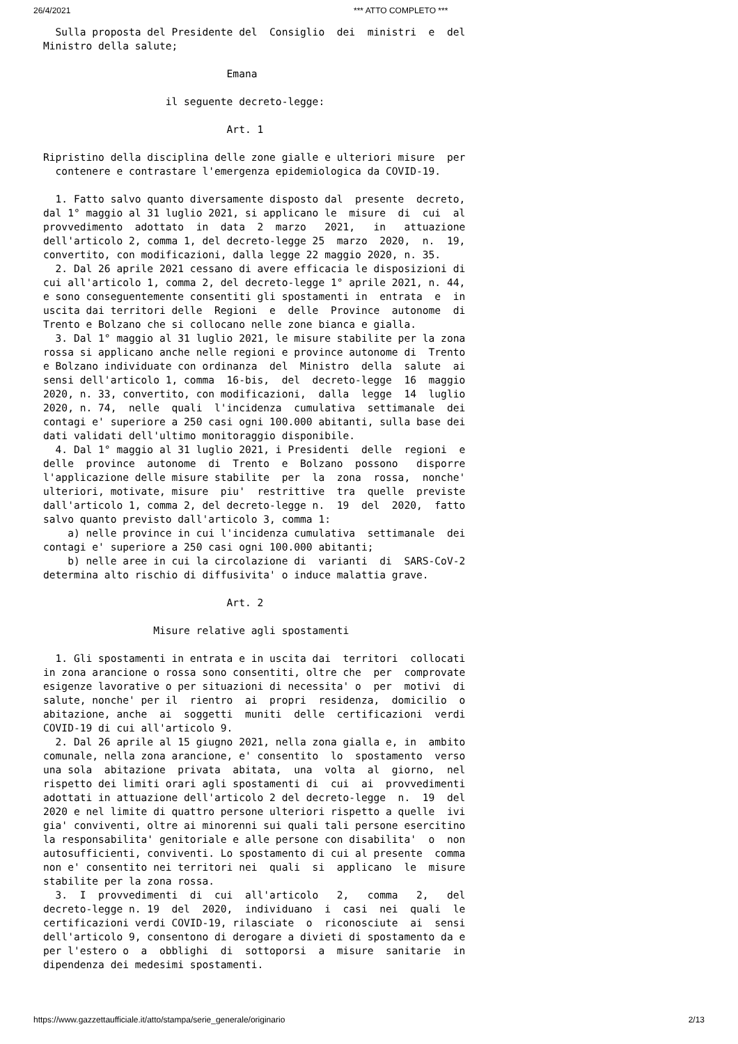26/4/2021 *** ATTO COMPLETO ***
  Sulla proposta del Presidente del  Consiglio  dei  ministri  e  del
Ministro della salute;

                              Emana

                    il seguente decreto-legge:

                              Art. 1

Ripristino della disciplina delle zone gialle e ulteriori misure  per
  contenere e contrastare l'emergenza epidemiologica da COVID-19.

  1. Fatto salvo quanto diversamente disposto dal  presente  decreto,
dal 1° maggio al 31 luglio 2021, si applicano le  misure  di  cui  al
provvedimento  adottato  in  data  2  marzo   2021,   in   attuazione
dell'articolo 2, comma 1, del decreto-legge 25  marzo  2020,  n.  19,
convertito, con modificazioni, dalla legge 22 maggio 2020, n. 35.
  2. Dal 26 aprile 2021 cessano di avere efficacia le disposizioni di
cui all'articolo 1, comma 2, del decreto-legge 1° aprile 2021, n. 44,
e sono conseguentemente consentiti gli spostamenti in  entrata  e  in
uscita dai territori delle  Regioni  e  delle  Province  autonome  di
Trento e Bolzano che si collocano nelle zone bianca e gialla.
  3. Dal 1° maggio al 31 luglio 2021, le misure stabilite per la zona
rossa si applicano anche nelle regioni e province autonome di  Trento
e Bolzano individuate con ordinanza  del  Ministro  della  salute  ai
sensi dell'articolo 1, comma  16-bis,  del  decreto-legge  16  maggio
2020, n. 33, convertito, con modificazioni,  dalla  legge  14  luglio
2020, n. 74,  nelle  quali  l'incidenza  cumulativa  settimanale  dei
contagi e' superiore a 250 casi ogni 100.000 abitanti, sulla base dei
dati validati dell'ultimo monitoraggio disponibile.
  4. Dal 1° maggio al 31 luglio 2021, i Presidenti  delle  regioni  e
delle  province  autonome  di  Trento  e  Bolzano  possono   disporre
l'applicazione delle misure stabilite  per  la  zona  rossa,  nonche'
ulteriori, motivate, misure  piu'  restrittive  tra  quelle  previste
dall'articolo 1, comma 2, del decreto-legge n.  19  del  2020,  fatto
salvo quanto previsto dall'articolo 3, comma 1:
    a) nelle province in cui l'incidenza cumulativa  settimanale  dei
contagi e' superiore a 250 casi ogni 100.000 abitanti;
    b) nelle aree in cui la circolazione di  varianti  di  SARS-CoV-2
determina alto rischio di diffusivita' o induce malattia grave.

                              Art. 2

                  Misure relative agli spostamenti

  1. Gli spostamenti in entrata e in uscita dai  territori  collocati
in zona arancione o rossa sono consentiti, oltre che  per  comprovate
esigenze lavorative o per situazioni di necessita' o  per  motivi  di
salute, nonche' per il  rientro  ai  propri  residenza,  domicilio  o
abitazione, anche  ai  soggetti  muniti  delle  certificazioni  verdi
COVID-19 di cui all'articolo 9.
  2. Dal 26 aprile al 15 giugno 2021, nella zona gialla e, in  ambito
comunale, nella zona arancione, e' consentito  lo  spostamento  verso
una sola  abitazione  privata  abitata,  una  volta  al  giorno,  nel
rispetto dei limiti orari agli spostamenti di  cui  ai  provvedimenti
adottati in attuazione dell'articolo 2 del decreto-legge  n.  19  del
2020 e nel limite di quattro persone ulteriori rispetto a quelle  ivi
gia' conviventi, oltre ai minorenni sui quali tali persone esercitino
la responsabilita' genitoriale e alle persone con disabilita'  o  non
autosufficienti, conviventi. Lo spostamento di cui al presente  comma
non e' consentito nei territori nei  quali  si  applicano  le  misure
stabilite per la zona rossa.
  3.  I  provvedimenti  di  cui  all'articolo   2,   comma   2,   del
decreto-legge n. 19  del  2020,  individuano  i  casi  nei  quali  le
certificazioni verdi COVID-19, rilasciate  o  riconosciute  ai  sensi
dell'articolo 9, consentono di derogare a divieti di spostamento da e
per l'estero o  a  obblighi  di  sottoporsi  a  misure  sanitarie  in
dipendenza dei medesimi spostamenti.
https://www.gazzettaufficiale.it/atto/stampa/serie_generale/originario 2/13